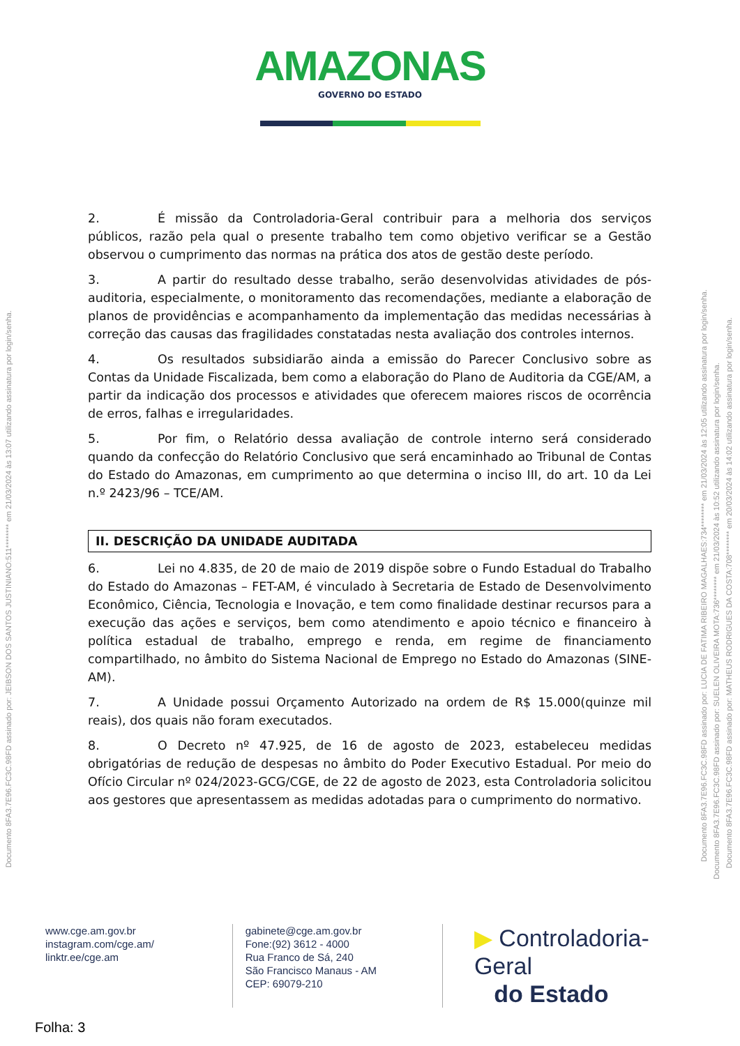AMAZONAS
GOVERNO DO ESTADO
2. É missão da Controladoria-Geral contribuir para a melhoria dos serviços públicos, razão pela qual o presente trabalho tem como objetivo verificar se a Gestão observou o cumprimento das normas na prática dos atos de gestão deste período.
3. A partir do resultado desse trabalho, serão desenvolvidas atividades de pós-auditoria, especialmente, o monitoramento das recomendações, mediante a elaboração de planos de providências e acompanhamento da implementação das medidas necessárias à correção das causas das fragilidades constatadas nesta avaliação dos controles internos.
4. Os resultados subsidiarão ainda a emissão do Parecer Conclusivo sobre as Contas da Unidade Fiscalizada, bem como a elaboração do Plano de Auditoria da CGE/AM, a partir da indicação dos processos e atividades que oferecem maiores riscos de ocorrência de erros, falhas e irregularidades.
5. Por fim, o Relatório dessa avaliação de controle interno será considerado quando da confecção do Relatório Conclusivo que será encaminhado ao Tribunal de Contas do Estado do Amazonas, em cumprimento ao que determina o inciso III, do art. 10 da Lei n.º 2423/96 – TCE/AM.
II. DESCRIÇÃO DA UNIDADE AUDITADA
6. Lei no 4.835, de 20 de maio de 2019 dispõe sobre o Fundo Estadual do Trabalho do Estado do Amazonas – FET-AM, é vinculado à Secretaria de Estado de Desenvolvimento Econômico, Ciência, Tecnologia e Inovação, e tem como finalidade destinar recursos para a execução das ações e serviços, bem como atendimento e apoio técnico e financeiro à política estadual de trabalho, emprego e renda, em regime de financiamento compartilhado, no âmbito do Sistema Nacional de Emprego no Estado do Amazonas (SINE-AM).
7. A Unidade possui Orçamento Autorizado na ordem de R$ 15.000(quinze mil reais), dos quais não foram executados.
8. O Decreto nº 47.925, de 16 de agosto de 2023, estabeleceu medidas obrigatórias de redução de despesas no âmbito do Poder Executivo Estadual. Por meio do Ofício Circular nº 024/2023-GCG/CGE, de 22 de agosto de 2023, esta Controladoria solicitou aos gestores que apresentassem as medidas adotadas para o cumprimento do normativo.
www.cge.am.gov.br
instagram.com/cge.am/
linktr.ee/cge.am
gabinete@cge.am.gov.br
Fone:(92) 3612 - 4000
Rua Franco de Sá, 240
São Francisco Manaus - AM
CEP: 69079-210
▶ Controladoria-Geral
do Estado
Folha: 3
Documento 8FA3.7E96.FC3C.98FD assinado por: JEIBSON DOS SANTOS JUSTINIANO:511******** em 21/03/2024 às 13:07 utilizando assinatura por login/senha.
Documento 8FA3.7E96.FC3C.98FD assinado por: LUCIA DE FATIMA RIBEIRO MAGALHAES:734******** em 21/03/2024 às 12:05 utilizando assinatura por login/senha.
Documento 8FA3.7E96.FC3C.98FD assinado por: SUELEN OLIVEIRA MOTA:736******** em 21/03/2024 às 10:52 utilizando assinatura por login/senha.
Documento 8FA3.7E96.FC3C.98FD assinado por: MATHEUS RODRIGUES DA COSTA:708******** em 20/03/2024 às 14:02 utilizando assinatura por login/senha.